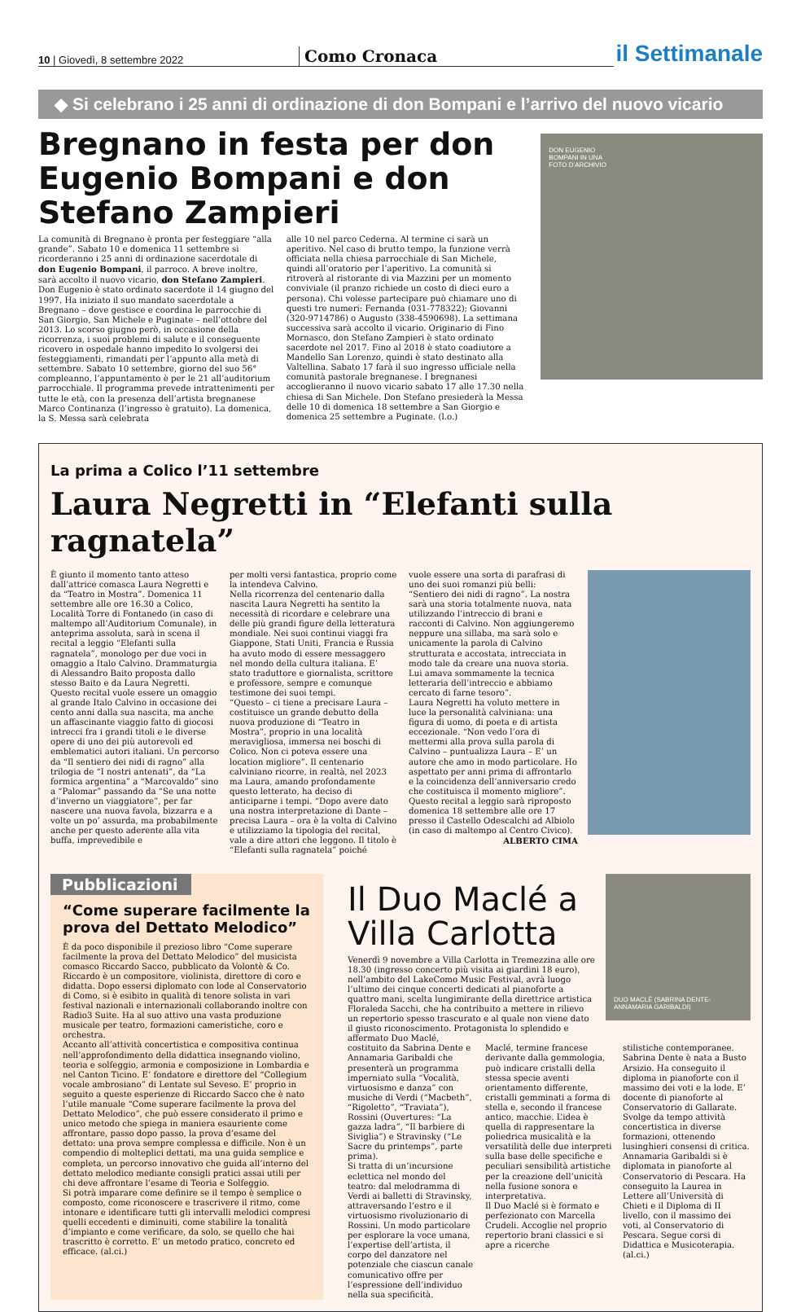10 | Giovedì, 8 settembre 2022
Como Cronaca
il Settimanale
◆ Si celebrano i 25 anni di ordinazione di don Bompani e l’arrivo del nuovo vicario
Bregnano in festa per don Eugenio Bompani e don Stefano Zampieri
La comunità di Bregnano è pronta per festeggiare “alla grande”. Sabato 10 e domenica 11 settembre si ricorderanno i 25 anni di ordinazione sacerdotale di don Eugenio Bompani, il parroco. A breve inoltre, sarà accolto il nuovo vicario, don Stefano Zampieri. Don Eugenio è stato ordinato sacerdote il 14 giugno del 1997. Ha iniziato il suo mandato sacerdotale a Bregnano – dove gestisce e coordina le parrocchie di San Giorgio, San Michele e Puginate – nell’ottobre del 2013. Lo scorso giugno però, in occasione della ricorrenza, i suoi problemi di salute e il conseguente ricovero in ospedale hanno impedito lo svolgersi dei festeggiamenti, rimandati per l’appunto alla metà di settembre. Sabato 10 settembre, giorno del suo 56° compleanno, l’appuntamento è per le 21 all’auditorium parrocchiale. Il programma prevede intrattenimenti per tutte le età, con la presenza dell’artista bregnanese Marco Continanza (l’ingresso è gratuito). La domenica, la S. Messa sarà celebrata
alle 10 nel parco Cederna. Al termine ci sarà un aperitivo. Nel caso di brutto tempo, la funzione verrà officiata nella chiesa parrocchiale di San Michele, quindi all’oratorio per l’aperitivo. La comunità si ritroverà al ristorante di via Mazzini per un momento conviviale (il pranzo richiede un costo di dieci euro a persona). Chi volesse partecipare può chiamare uno di questi tre numeri: Fernanda (031-778322); Giovanni (320-9714786) o Augusto (338-4590698). La settimana successiva sarà accolto il vicario. Originario di Fino Mornasco, don Stefano Zampieri è stato ordinato sacerdote nel 2017. Fino al 2018 è stato coadiutore a Mandello San Lorenzo, quindi è stato destinato alla Valtellina. Sabato 17 farà il suo ingresso ufficiale nella comunità pastorale bregnanese. I bregnanesi accoglieranno il nuovo vicario sabato 17 alle 17.30 nella chiesa di San Michele. Don Stefano presiederà la Messa delle 10 di domenica 18 settembre a San Giorgio e domenica 25 settembre a Puginate. (l.o.)
DON EUGENIO
BOMPANI IN UNA
FOTO D’ARCHIVIO
La prima a Colico l’11 settembre
Laura Negretti in “Elefanti sulla ragnatela”
È giunto il momento tanto atteso dall’attrice comasca Laura Negretti e da “Teatro in Mostra”. Domenica 11 settembre alle ore 16.30 a Colico, Località Torre di Fontanedo (in caso di maltempo all’Auditorium Comunale), in anteprima assoluta, sarà in scena il recital a leggio “Elefanti sulla ragnatela”, monologo per due voci in omaggio a Italo Calvino. Drammaturgia di Alessandro Baito proposta dallo stesso Baito e da Laura Negretti.
Questo recital vuole essere un omaggio al grande Italo Calvino in occasione dei cento anni dalla sua nascita, ma anche un affascinante viaggio fatto di giocosi intrecci fra i grandi titoli e le diverse opere di uno dei più autorevoli ed emblematici autori italiani. Un percorso da “Il sentiero dei nidi di ragno” alla trilogia de “I nostri antenati”, da “La formica argentina” a “Marcovaldo” sino a “Palomar” passando da “Se una notte d’inverno un viaggiatore”, per far nascere una nuova favola, bizzarra e a volte un po’ assurda, ma probabilmente anche per questo aderente alla vita buffa, imprevedibile e
per molti versi fantastica, proprio come la intendeva Calvino.
Nella ricorrenza del centenario dalla nascita Laura Negretti ha sentito la necessità di ricordare e celebrare una delle più grandi figure della letteratura mondiale. Nei suoi continui viaggi fra Giappone, Stati Uniti, Francia e Russia ha avuto modo di essere messaggero nel mondo della cultura italiana. E’ stato traduttore e giornalista, scrittore e professore, sempre e comunque testimone dei suoi tempi.
“Questo – ci tiene a precisare Laura – costituisce un grande debutto della nuova produzione di “Teatro in Mostra”, proprio in una località meravigliosa, immersa nei boschi di Colico. Non ci poteva essere una location migliore”. Il centenario calviniano ricorre, in realtà, nel 2023 ma Laura, amando profondamente questo letterato, ha deciso di anticiparne i tempi. “Dopo avere dato una nostra interpretazione di Dante – precisa Laura – ora è la volta di Calvino e utilizziamo la tipologia del recital, vale a dire attori che leggono. Il titolo è “Elefanti sulla ragnatela” poiché
vuole essere una sorta di parafrasi di uno dei suoi romanzi più belli: “Sentiero dei nidi di ragno”. La nostra sarà una storia totalmente nuova, nata utilizzando l’intreccio di brani e racconti di Calvino. Non aggiungeremo neppure una sillaba, ma sarà solo e unicamente la parola di Calvino strutturata e accostata, intrecciata in modo tale da creare una nuova storia. Lui amava sommamente la tecnica letteraria dell’intreccio e abbiamo cercato di farne tesoro”.
Laura Negretti ha voluto mettere in luce la personalità calviniana: una figura di uomo, di poeta e di artista eccezionale. “Non vedo l’ora di mettermi alla prova sulla parola di Calvino – puntualizza Laura – E’ un autore che amo in modo particolare. Ho aspettato per anni prima di affrontarlo e la coincidenza dell’anniversario credo che costituisca il momento migliore”.
Questo recital a leggio sarà riproposto domenica 18 settembre alle ore 17 presso il Castello Odescalchi ad Albiolo (in caso di maltempo al Centro Civico).
ALBERTO CIMA
Pubblicazioni
“Come superare facilmente la prova del Dettato Melodico”
È da poco disponibile il prezioso libro “Come superare facilmente la prova del Dettato Melodico” del musicista comasco Riccardo Sacco, pubblicato da Volontè & Co. Riccardo è un compositore, violinista, direttore di coro e didatta. Dopo essersi diplomato con lode al Conservatorio di Como, si è esibito in qualità di tenore solista in vari festival nazionali e internazionali collaborando inoltre con Radio3 Suite. Ha al suo attivo una vasta produzione musicale per teatro, formazioni cameristiche, coro e orchestra.
Accanto all’attività concertistica e compositiva continua nell’approfondimento della didattica insegnando violino, teoria e solfeggio, armonia e composizione in Lombardia e nel Canton Ticino. E’ fondatore e direttore del “Collegium vocale ambrosiano” di Lentate sul Seveso. E’ proprio in seguito a queste esperienze di Riccardo Sacco che è nato l’utile manuale “Come superare facilmente la prova del Dettato Melodico”, che può essere considerato il primo e unico metodo che spiega in maniera esauriente come affrontare, passo dopo passo, la prova d’esame del dettato: una prova sempre complessa e difficile. Non è un compendio di molteplici dettati, ma una guida semplice e completa, un percorso innovativo che guida all’interno del dettato melodico mediante consigli pratici assai utili per chi deve affrontare l’esame di Teoria e Solfeggio.
Si potrà imparare come definire se il tempo è semplice o composto, come riconoscere e trascrivere il ritmo, come intonare e identificare tutti gli intervalli melodici compresi quelli eccedenti e diminuiti, come stabilire la tonalità d’impianto e come verificare, da solo, se quello che hai trascritto è corretto. E’ un metodo pratico, concreto ed efficace. (al.ci.)
Il Duo Maclé a Villa Carlotta
Venerdì 9 novembre a Villa Carlotta in Tremezzina alle ore 18.30 (ingresso concerto più visita ai giardini 18 euro), nell’ambito del LakeComo Music Festival, avrà luogo l’ultimo dei cinque concerti dedicati al pianoforte a quattro mani, scelta lungimirante della direttrice artistica Floraleda Sacchi, che ha contribuito a mettere in rilievo un repertorio spesso trascurato e al quale non viene dato il giusto riconoscimento. Protagonista lo splendido e affermato Duo Maclé,
DUO MACLÈ (SABRINA DENTE-ANNAMARIA GARIBALDI)
costituito da Sabrina Dente e Annamaria Garibaldi che presenterà un programma imperniato sulla “Vocalità, virtuosismo e danza” con musiche di Verdi (“Macbeth”, “Rigoletto”, “Traviata”), Rossini (Ouvertures: “La gazza ladra”, “Il barbiere di Siviglia”) e Stravinsky (“Le Sacre du printemps”, parte prima).
Si tratta di un’incursione eclettica nel mondo del teatro: dal melodramma di Verdi ai balletti di Stravinsky, attraversando l’estro e il virtuosismo rivoluzionario di Rossini. Un modo particolare per esplorare la voce umana, l’expertise dell’artista, il corpo del danzatore nel potenziale che ciascun canale comunicativo offre per l’espressione dell’individuo nella sua specificità.
Maclé, termine francese derivante dalla gemmologia, può indicare cristalli della stessa specie aventi orientamento differente, cristalli gemminati a forma di stella e, secondo il francese antico, macchie. L’idea è quella di rappresentare la poliedrica musicalità e la versatilità delle due interpreti sulla base delle specifiche e peculiari sensibilità artistiche per la creazione dell’unicità nella fusione sonora e interpretativa.
Il Duo Maclé si è formato e perfezionato con Marcella Crudeli. Accoglie nel proprio repertorio brani classici e si apre a ricerche
stilistiche contemporanee. Sabrina Dente è nata a Busto Arsizio. Ha conseguito il diploma in pianoforte con il massimo dei voti e la lode. E’ docente di pianoforte al Conservatorio di Gallarate. Svolge da tempo attività concertistica in diverse formazioni, ottenendo lusinghieri consensi di critica. Annamaria Garibaldi si è diplomata in pianoforte al Conservatorio di Pescara. Ha conseguito la Laurea in Lettere all’Università di Chieti e il Diploma di II livello, con il massimo dei voti, al Conservatorio di Pescara. Segue corsi di Didattica e Musicoterapia. (al.ci.)